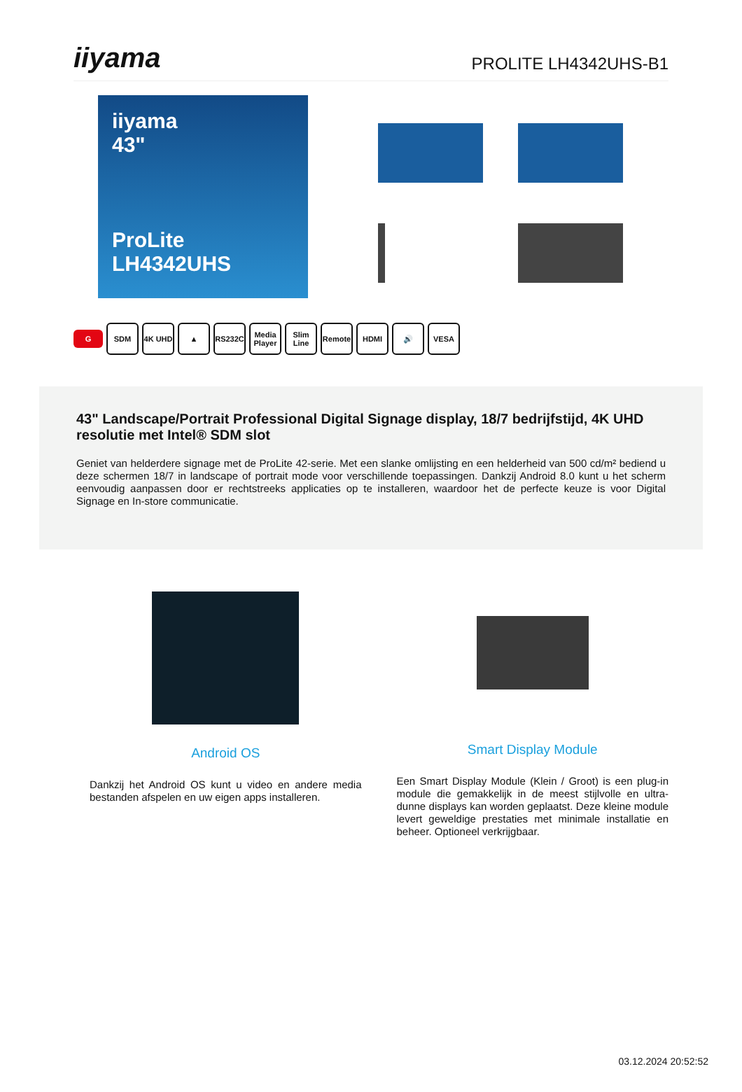iiyama
PROLITE LH4342UHS-B1
iiyama
43"
ProLite LH4342UHS
G SDM 4K UHD ▲ RS232C Media Player Slim Line Remote HDMI 🔊 VESA
43" Landscape/Portrait Professional Digital Signage display, 18/7 bedrijfstijd, 4K UHD resolutie met Intel® SDM slot
Geniet van helderdere signage met de ProLite 42-serie. Met een slanke omlijsting en een helderheid van 500 cd/m² bediend u deze schermen 18/7 in landscape of portrait mode voor verschillende toepassingen. Dankzij Android 8.0 kunt u het scherm eenvoudig aanpassen door er rechtstreeks applicaties op te installeren, waardoor het de perfecte keuze is voor Digital Signage en In-store communicatie.
Android OS
Dankzij het Android OS kunt u video en andere media bestanden afspelen en uw eigen apps installeren.
Smart Display Module
Een Smart Display Module (Klein / Groot) is een plug-in module die gemakkelijk in de meest stijlvolle en ultra-dunne displays kan worden geplaatst. Deze kleine module levert geweldige prestaties met minimale installatie en beheer. Optioneel verkrijgbaar.
03.12.2024 20:52:52